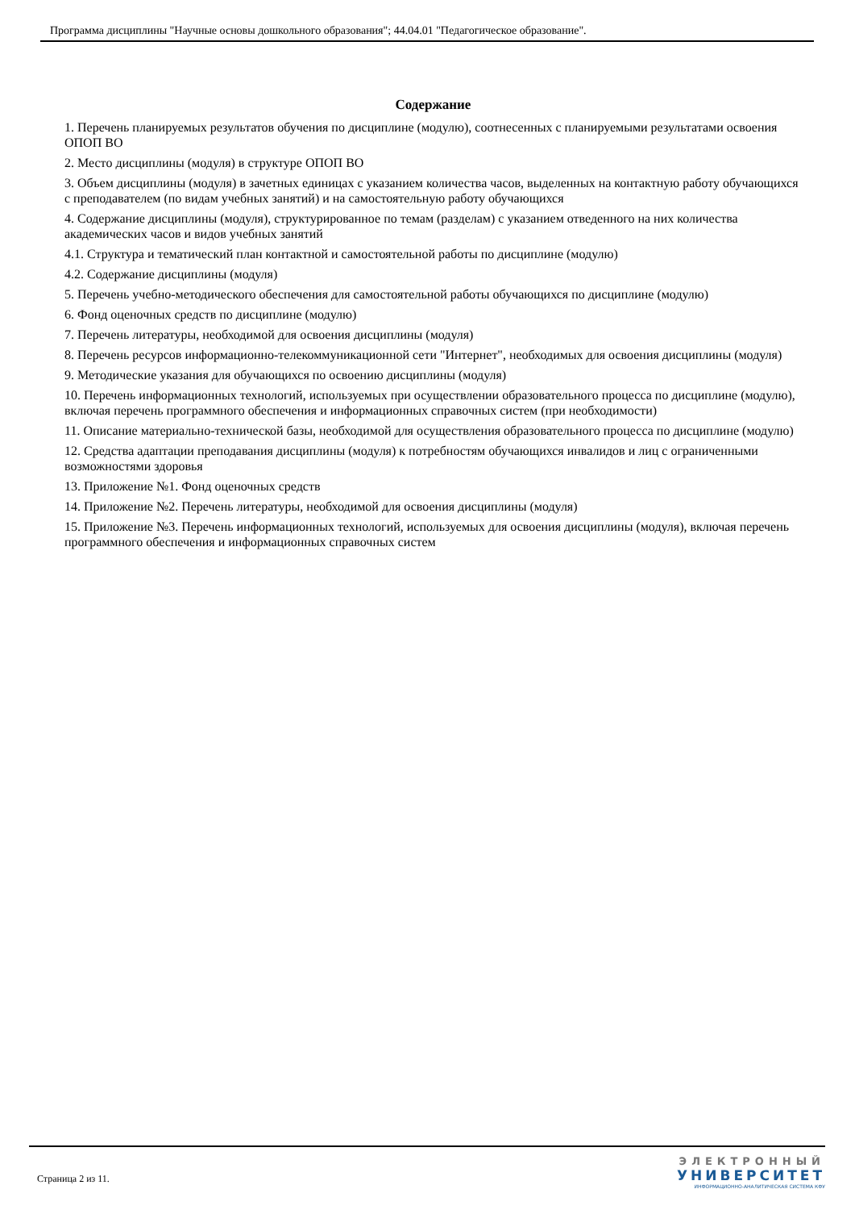Программа дисциплины "Научные основы дошкольного образования"; 44.04.01 "Педагогическое образование".
Содержание
1. Перечень планируемых результатов обучения по дисциплине (модулю), соотнесенных с планируемыми результатами освоения ОПОП ВО
2. Место дисциплины (модуля) в структуре ОПОП ВО
3. Объем дисциплины (модуля) в зачетных единицах с указанием количества часов, выделенных на контактную работу обучающихся с преподавателем (по видам учебных занятий) и на самостоятельную работу обучающихся
4. Содержание дисциплины (модуля), структурированное по темам (разделам) с указанием отведенного на них количества академических часов и видов учебных занятий
4.1. Структура и тематический план контактной и самостоятельной работы по дисциплине (модулю)
4.2. Содержание дисциплины (модуля)
5. Перечень учебно-методического обеспечения для самостоятельной работы обучающихся по дисциплине (модулю)
6. Фонд оценочных средств по дисциплине (модулю)
7. Перечень литературы, необходимой для освоения дисциплины (модуля)
8. Перечень ресурсов информационно-телекоммуникационной сети "Интернет", необходимых для освоения дисциплины (модуля)
9. Методические указания для обучающихся по освоению дисциплины (модуля)
10. Перечень информационных технологий, используемых при осуществлении образовательного процесса по дисциплине (модулю), включая перечень программного обеспечения и информационных справочных систем (при необходимости)
11. Описание материально-технической базы, необходимой для осуществления образовательного процесса по дисциплине (модулю)
12. Средства адаптации преподавания дисциплины (модуля) к потребностям обучающихся инвалидов и лиц с ограниченными возможностями здоровья
13. Приложение №1. Фонд оценочных средств
14. Приложение №2. Перечень литературы, необходимой для освоения дисциплины (модуля)
15. Приложение №3. Перечень информационных технологий, используемых для освоения дисциплины (модуля), включая перечень программного обеспечения и информационных справочных систем
Страница 2 из 11.
ЭЛЕКТРОННЫЙ
УНИВЕРСИТЕТ
ИНФОРМАЦИОННО-АНАЛИТИЧЕСКАЯ СИСТЕМА КФУ